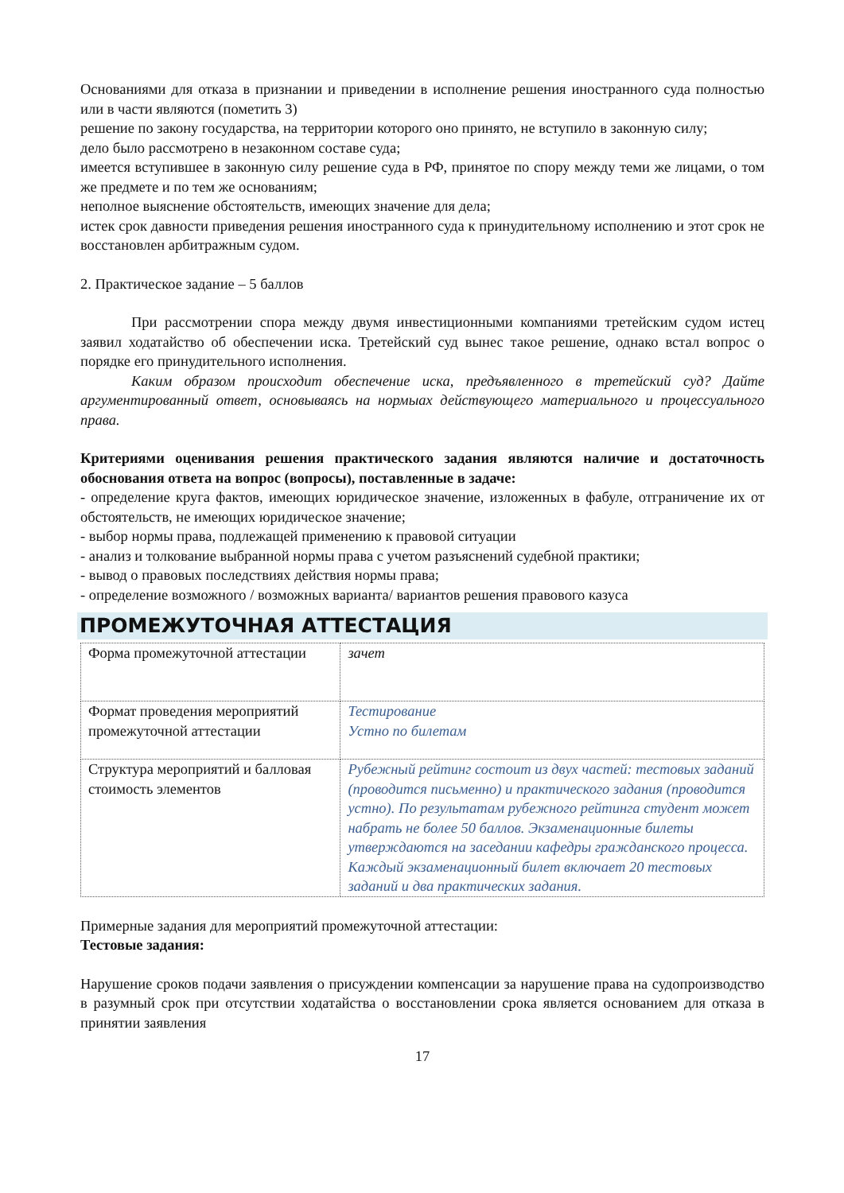Основаниями для отказа в признании и приведении в исполнение решения иностранного суда полностью или в части являются (пометить 3)
решение по закону государства, на территории которого оно принято, не вступило в законную силу;
дело было рассмотрено в незаконном составе суда;
имеется вступившее в законную силу решение суда в РФ, принятое по спору между теми же лицами, о том же предмете и по тем же основаниям;
неполное выяснение обстоятельств, имеющих значение для дела;
истек срок давности приведения решения иностранного суда к принудительному исполнению и этот срок не восстановлен арбитражным судом.
2. Практическое задание – 5 баллов
При рассмотрении спора между двумя инвестиционными компаниями третейским судом истец заявил ходатайство об обеспечении иска. Третейский суд вынес такое решение, однако встал вопрос о порядке его принудительного исполнения.
Каким образом происходит обеспечение иска, предъявленного в третейский суд? Дайте аргументированный ответ, основываясь на нормыах действующего материального и процессуального права.
Критериями оценивания решения практического задания являются наличие и достаточность обоснования ответа на вопрос (вопросы), поставленные в задаче:
- определение круга фактов, имеющих юридическое значение, изложенных в фабуле, отграничение их от обстоятельств, не имеющих юридическое значение;
- выбор нормы права, подлежащей применению к правовой ситуации
- анализ и толкование выбранной нормы права с учетом разъяснений судебной практики;
- вывод о правовых последствиях действия нормы права;
- определение возможного / возможных варианта/ вариантов решения правового казуса
ПРОМЕЖУТОЧНАЯ АТТЕСТАЦИЯ
| Форма промежуточной аттестации | зачет |
| Формат проведения мероприятий промежуточной аттестации | Тестирование Устно по билетам |
| Структура мероприятий и балловая стоимость элементов | Рубежный рейтинг состоит из двух частей: тестовых заданий (проводится письменно) и практического задания (проводится устно). По результатам рубежного рейтинга студент может набрать не более 50 баллов. Экзаменационные билеты утверждаются на заседании кафедры гражданского процесса. Каждый экзаменационный билет включает 20 тестовых заданий и два практических задания. |
Примерные задания для мероприятий промежуточной аттестации:
Тестовые задания:
Нарушение сроков подачи заявления о присуждении компенсации за нарушение права на судопроизводство в разумный срок при отсутствии ходатайства о восстановлении срока является основанием для отказа в принятии заявления
17